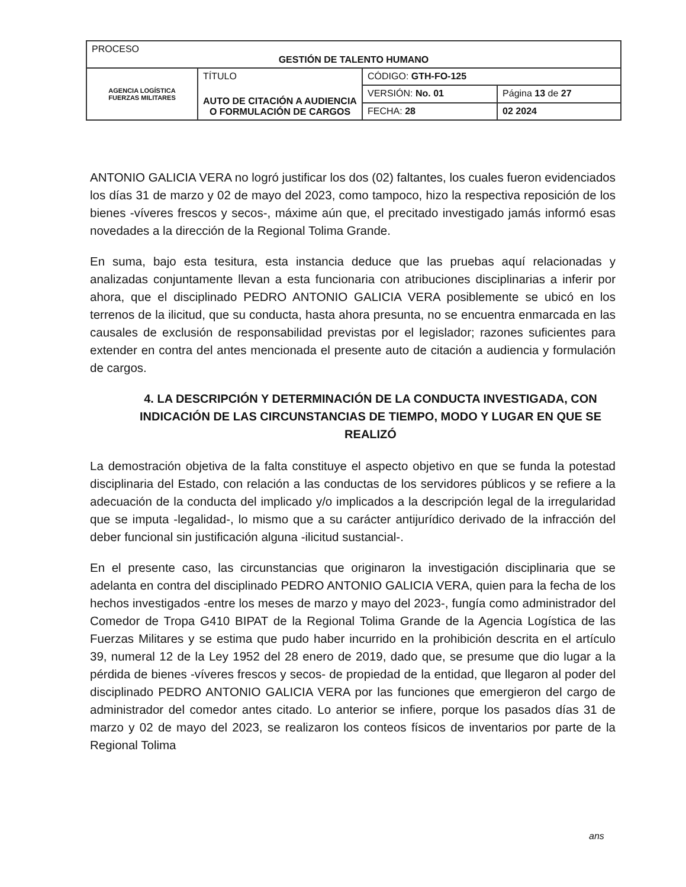| PROCESO GESTIÓN DE TALENTO HUMANO | | | |
| AGENCIA LOGÍSTICA FUERZAS MILITARES | TÍTULO AUTO DE CITACIÓN A AUDIENCIA O FORMULACIÓN DE CARGOS | CÓDIGO: GTH-FO-125 | |
| | | VERSIÓN: No. 01 | Página 13 de 27 |
| | | FECHA: 28 | 02 2024 |
ANTONIO GALICIA VERA no logró justificar los dos (02) faltantes, los cuales fueron evidenciados los días 31 de marzo y 02 de mayo del 2023, como tampoco, hizo la respectiva reposición de los bienes -víveres frescos y secos-, máxime aún que, el precitado investigado jamás informó esas novedades a la dirección de la Regional Tolima Grande.
En suma, bajo esta tesitura, esta instancia deduce que las pruebas aquí relacionadas y analizadas conjuntamente llevan a esta funcionaria con atribuciones disciplinarias a inferir por ahora, que el disciplinado PEDRO ANTONIO GALICIA VERA posiblemente se ubicó en los terrenos de la ilicitud, que su conducta, hasta ahora presunta, no se encuentra enmarcada en las causales de exclusión de responsabilidad previstas por el legislador; razones suficientes para extender en contra del antes mencionada el presente auto de citación a audiencia y formulación de cargos.
4. LA DESCRIPCIÓN Y DETERMINACIÓN DE LA CONDUCTA INVESTIGADA, CON INDICACIÓN DE LAS CIRCUNSTANCIAS DE TIEMPO, MODO Y LUGAR EN QUE SE REALIZÓ
La demostración objetiva de la falta constituye el aspecto objetivo en que se funda la potestad disciplinaria del Estado, con relación a las conductas de los servidores públicos y se refiere a la adecuación de la conducta del implicado y/o implicados a la descripción legal de la irregularidad que se imputa -legalidad-, lo mismo que a su carácter antijurídico derivado de la infracción del deber funcional sin justificación alguna -ilicitud sustancial-.
En el presente caso, las circunstancias que originaron la investigación disciplinaria que se adelanta en contra del disciplinado PEDRO ANTONIO GALICIA VERA, quien para la fecha de los hechos investigados -entre los meses de marzo y mayo del 2023-, fungía como administrador del Comedor de Tropa G410 BIPAT de la Regional Tolima Grande de la Agencia Logística de las Fuerzas Militares y se estima que pudo haber incurrido en la prohibición descrita en el artículo 39, numeral 12 de la Ley 1952 del 28 enero de 2019, dado que, se presume que dio lugar a la pérdida de bienes -víveres frescos y secos- de propiedad de la entidad, que llegaron al poder del disciplinado PEDRO ANTONIO GALICIA VERA por las funciones que emergieron del cargo de administrador del comedor antes citado. Lo anterior se infiere, porque los pasados días 31 de marzo y 02 de mayo del 2023, se realizaron los conteos físicos de inventarios por parte de la Regional Tolima
ans